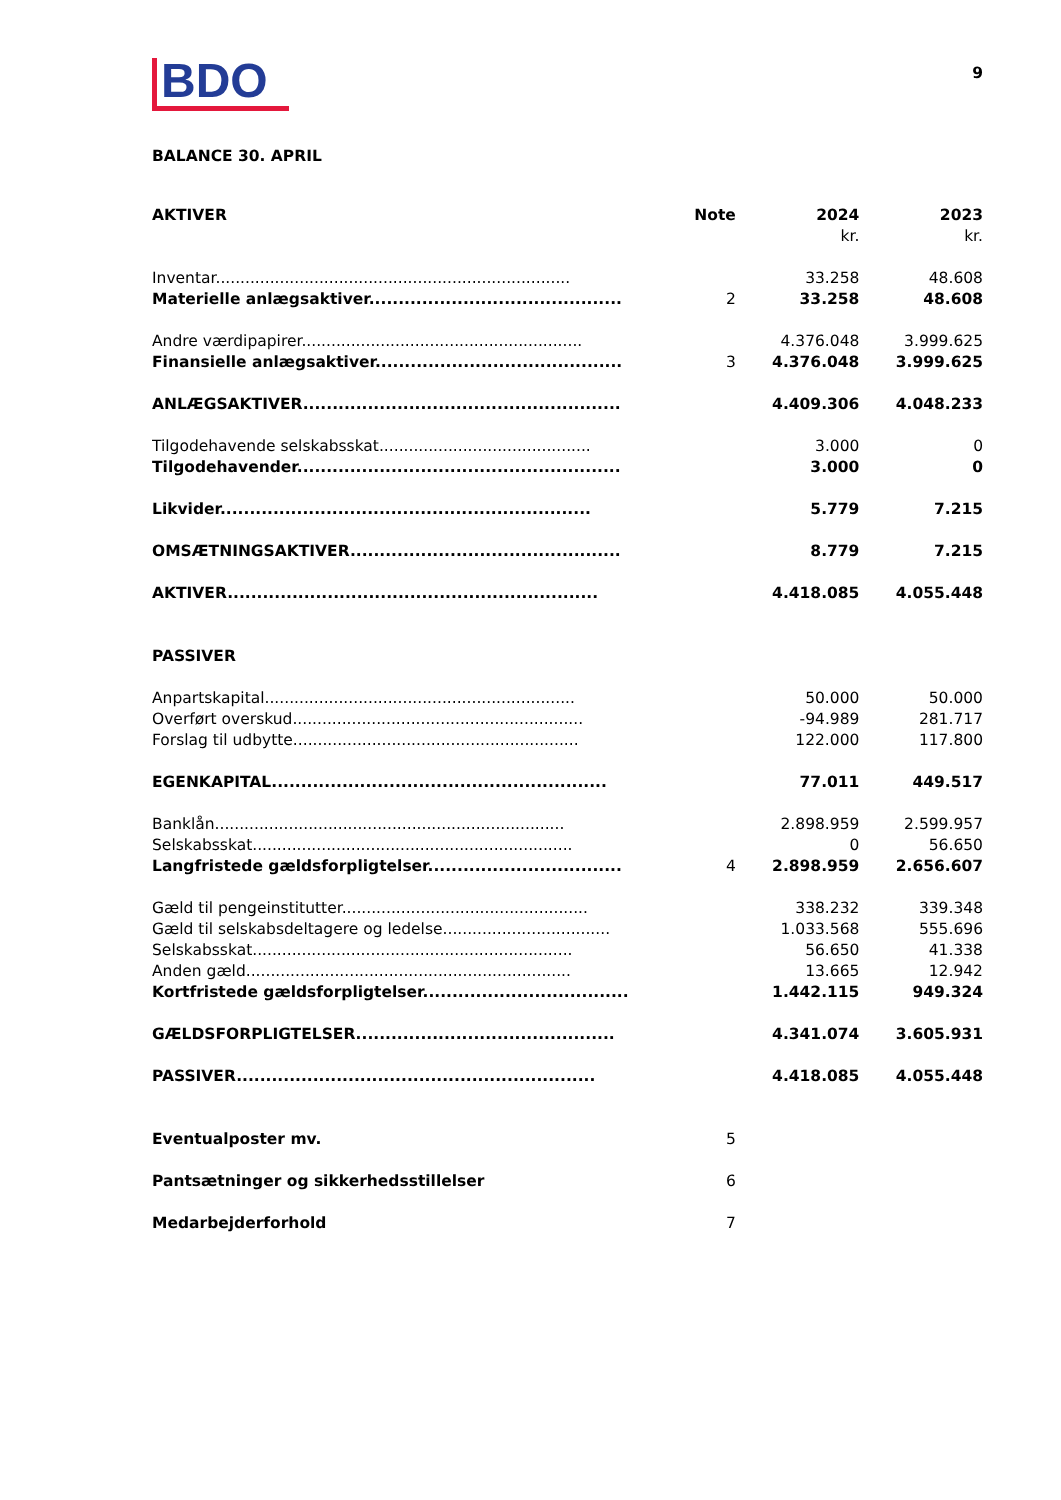BDO
9
BALANCE 30. APRIL
| AKTIVER | Note | 2024 kr. | 2023 kr. |
| --- | --- | --- | --- |
| Inventar........................................................................ | | 33.258 | 48.608 |
| Materielle anlægsaktiver........................................... | 2 | 33.258 | 48.608 |
| Andre værdipapirer......................................................... | | 4.376.048 | 3.999.625 |
| Finansielle anlægsaktiver.......................................... | 3 | 4.376.048 | 3.999.625 |
| ANLÆGSAKTIVER...................................................... | | 4.409.306 | 4.048.233 |
| Tilgodehavende selskabsskat........................................... | | 3.000 | 0 |
| Tilgodehavender....................................................... | | 3.000 | 0 |
| Likvider............................................................... | | 5.779 | 7.215 |
| OMSÆTNINGSAKTIVER.............................................. | | 8.779 | 7.215 |
| AKTIVER............................................................... | | 4.418.085 | 4.055.448 |
| PASSIVER | | | |
| Anpartskapital............................................................... | | 50.000 | 50.000 |
| Overført overskud........................................................... | | -94.989 | 281.717 |
| Forslag til udbytte.......................................................... | | 122.000 | 117.800 |
| EGENKAPITAL......................................................... | | 77.011 | 449.517 |
| Banklån....................................................................... | | 2.898.959 | 2.599.957 |
| Selskabsskat................................................................. | | 0 | 56.650 |
| Langfristede gældsforpligtelser................................. | 4 | 2.898.959 | 2.656.607 |
| Gæld til pengeinstitutter.................................................. | | 338.232 | 339.348 |
| Gæld til selskabsdeltagere og ledelse.................................. | | 1.033.568 | 555.696 |
| Selskabsskat................................................................. | | 56.650 | 41.338 |
| Anden gæld.................................................................. | | 13.665 | 12.942 |
| Kortfristede gældsforpligtelser................................... | | 1.442.115 | 949.324 |
| GÆLDSFORPLIGTELSER............................................ | | 4.341.074 | 3.605.931 |
| PASSIVER............................................................. | | 4.418.085 | 4.055.448 |
| Eventualposter mv. | 5 | | |
| Pantsætninger og sikkerhedsstillelser | 6 | | |
| Medarbejderforhold | 7 | | |